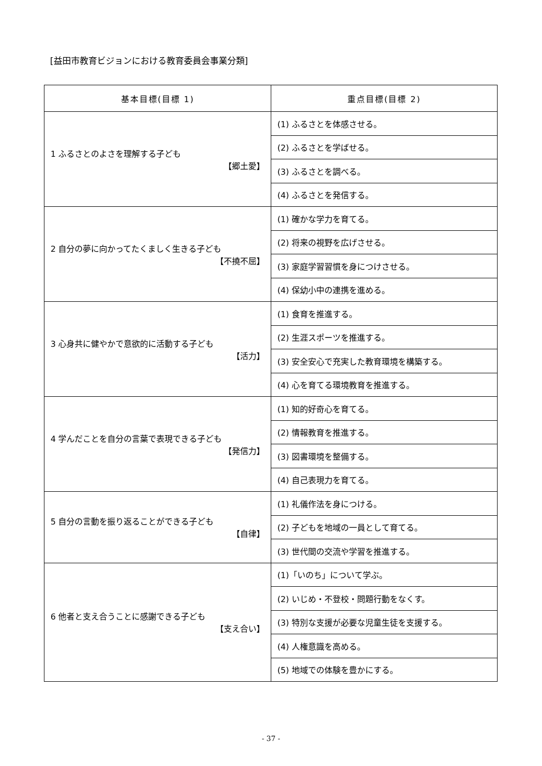[益田市教育ビジョンにおける教育委員会事業分類]
| 基本目標(目標 1) | 重点目標(目標 2) |
| --- | --- |
| 1 ふるさとのよさを理解する子ども 【郷土愛】 | (1) ふるさとを体感させる。 |
| | (2) ふるさとを学ばせる。 |
| | (3) ふるさとを調べる。 |
| | (4) ふるさとを発信する。 |
| 2 自分の夢に向かってたくましく生きる子ども 【不撓不屈】 | (1) 確かな学力を育てる。 |
| | (2) 将来の視野を広げさせる。 |
| | (3) 家庭学習習慣を身につけさせる。 |
| | (4) 保幼小中の連携を進める。 |
| 3 心身共に健やかで意欲的に活動する子ども 【活力】 | (1) 食育を推進する。 |
| | (2) 生涯スポーツを推進する。 |
| | (3) 安全安心で充実した教育環境を構築する。 |
| | (4) 心を育てる環境教育を推進する。 |
| 4 学んだことを自分の言葉で表現できる子ども 【発信力】 | (1) 知的好奇心を育てる。 |
| | (2) 情報教育を推進する。 |
| | (3) 図書環境を整備する。 |
| | (4) 自己表現力を育てる。 |
| 5 自分の言動を振り返ることができる子ども 【自律】 | (1) 礼儀作法を身につける。 |
| | (2) 子どもを地域の一員として育てる。 |
| | (3) 世代間の交流や学習を推進する。 |
| 6 他者と支え合うことに感謝できる子ども 【支え合い】 | (1)「いのち」について学ぶ。 |
| | (2) いじめ・不登校・問題行動をなくす。 |
| | (3) 特別な支援が必要な児童生徒を支援する。 |
| | (4) 人権意識を高める。 |
| | (5) 地域での体験を豊かにする。 |
- 37 -